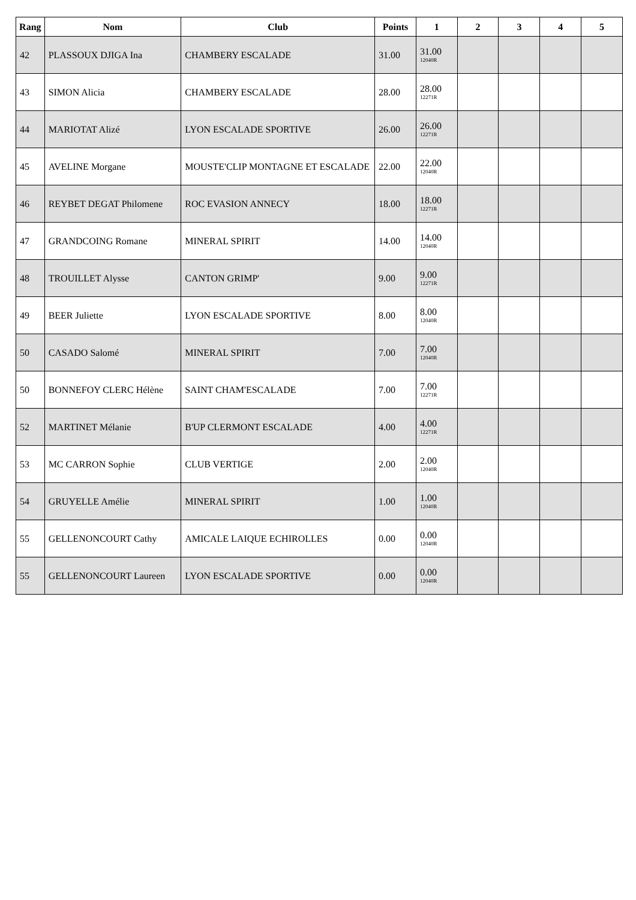| Rang | Nom | Club | Points | 1 | 2 | 3 | 4 | 5 |
| --- | --- | --- | --- | --- | --- | --- | --- | --- |
| 42 | PLASSOUX DJIGA Ina | CHAMBERY ESCALADE | 31.00 | 31.00 12040R | | | | |
| 43 | SIMON Alicia | CHAMBERY ESCALADE | 28.00 | 28.00 12271R | | | | |
| 44 | MARIOTAT Alizé | LYON ESCALADE SPORTIVE | 26.00 | 26.00 12271R | | | | |
| 45 | AVELINE Morgane | MOUSTE'CLIP MONTAGNE ET ESCALADE | 22.00 | 22.00 12040R | | | | |
| 46 | REYBET DEGAT Philomene | ROC EVASION ANNECY | 18.00 | 18.00 12271R | | | | |
| 47 | GRANDCOING Romane | MINERAL SPIRIT | 14.00 | 14.00 12040R | | | | |
| 48 | TROUILLET Alysse | CANTON GRIMP' | 9.00 | 9.00 12271R | | | | |
| 49 | BEER Juliette | LYON ESCALADE SPORTIVE | 8.00 | 8.00 12040R | | | | |
| 50 | CASADO Salomé | MINERAL SPIRIT | 7.00 | 7.00 12040R | | | | |
| 50 | BONNEFOY CLERC Hélène | SAINT CHAM'ESCALADE | 7.00 | 7.00 12271R | | | | |
| 52 | MARTINET Mélanie | B'UP CLERMONT ESCALADE | 4.00 | 4.00 12271R | | | | |
| 53 | MC CARRON Sophie | CLUB VERTIGE | 2.00 | 2.00 12040R | | | | |
| 54 | GRUYELLE Amélie | MINERAL SPIRIT | 1.00 | 1.00 12040R | | | | |
| 55 | GELLENONCOURT Cathy | AMICALE LAIQUE ECHIROLLES | 0.00 | 0.00 12040R | | | | |
| 55 | GELLENONCOURT Laureen | LYON ESCALADE SPORTIVE | 0.00 | 0.00 12040R | | | | |